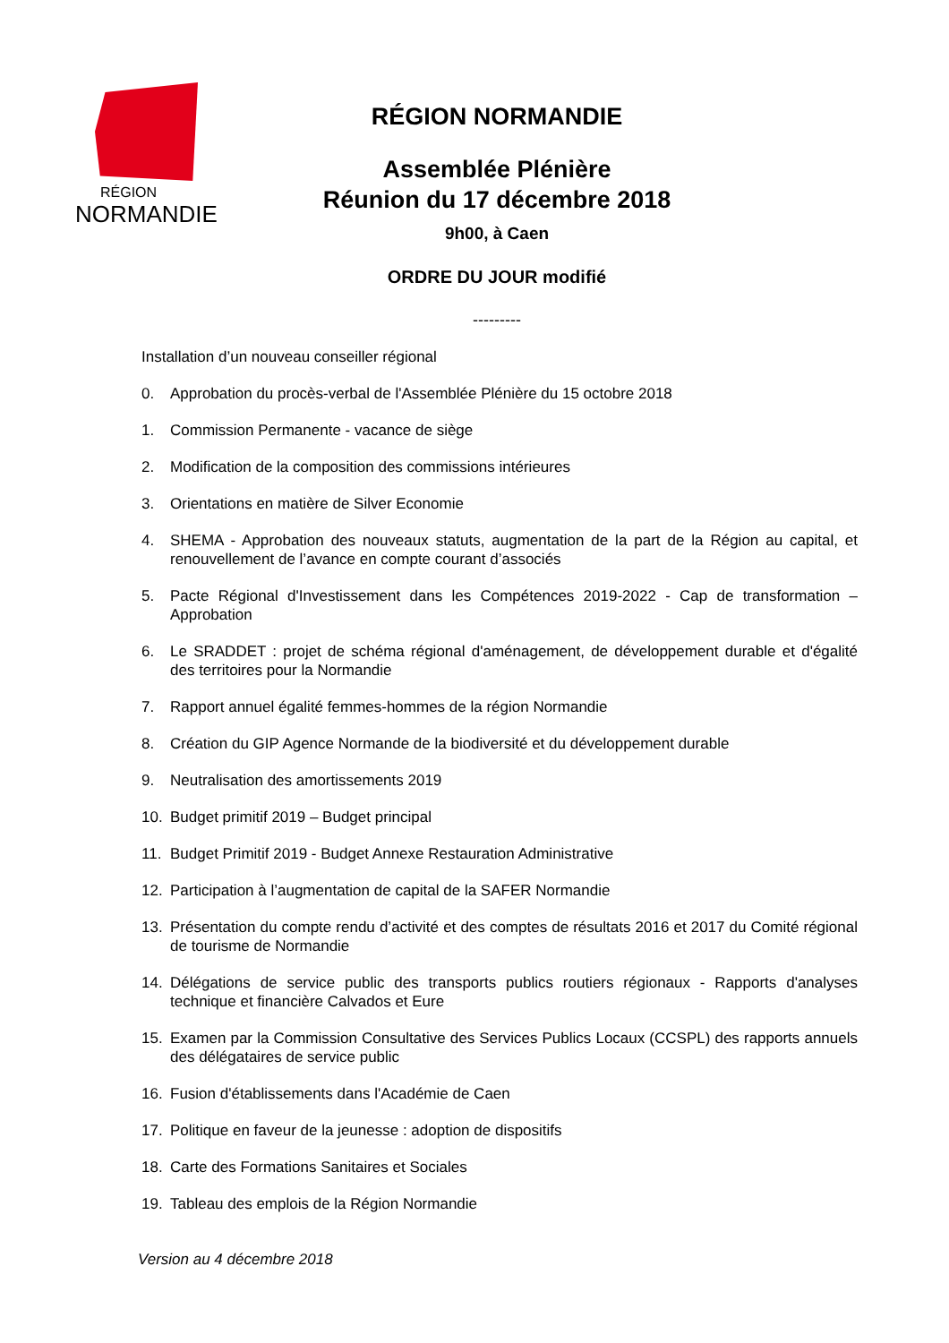RÉGION
NORMANDIE
RÉGION NORMANDIE
Assemblée Plénière
Réunion du 17 décembre 2018
9h00, à Caen
ORDRE DU JOUR modifié
---------
Installation d’un nouveau conseiller régional
0. Approbation du procès-verbal de l'Assemblée Plénière du 15 octobre 2018
1. Commission Permanente - vacance de siège
2. Modification de la composition des commissions intérieures
3. Orientations en matière de Silver Economie
4. SHEMA - Approbation des nouveaux statuts, augmentation de la part de la Région au capital, et renouvellement de l’avance en compte courant d’associés
5. Pacte Régional d'Investissement dans les Compétences 2019-2022 - Cap de transformation – Approbation
6. Le SRADDET : projet de schéma régional d'aménagement, de développement durable et d'égalité des territoires pour la Normandie
7. Rapport annuel égalité femmes-hommes de la région Normandie
8. Création du GIP Agence Normande de la biodiversité et du développement durable
9. Neutralisation des amortissements 2019
10. Budget primitif 2019 – Budget principal
11. Budget Primitif 2019 - Budget Annexe Restauration Administrative
12. Participation à l’augmentation de capital de la SAFER Normandie
13. Présentation du compte rendu d’activité et des comptes de résultats 2016 et 2017 du Comité régional de tourisme de Normandie
14. Délégations de service public des transports publics routiers régionaux - Rapports d'analyses technique et financière Calvados et Eure
15. Examen par la Commission Consultative des Services Publics Locaux (CCSPL) des rapports annuels des délégataires de service public
16. Fusion d'établissements dans l'Académie de Caen
17. Politique en faveur de la jeunesse : adoption de dispositifs
18. Carte des Formations Sanitaires et Sociales
19. Tableau des emplois de la Région Normandie
Version au 4 décembre 2018